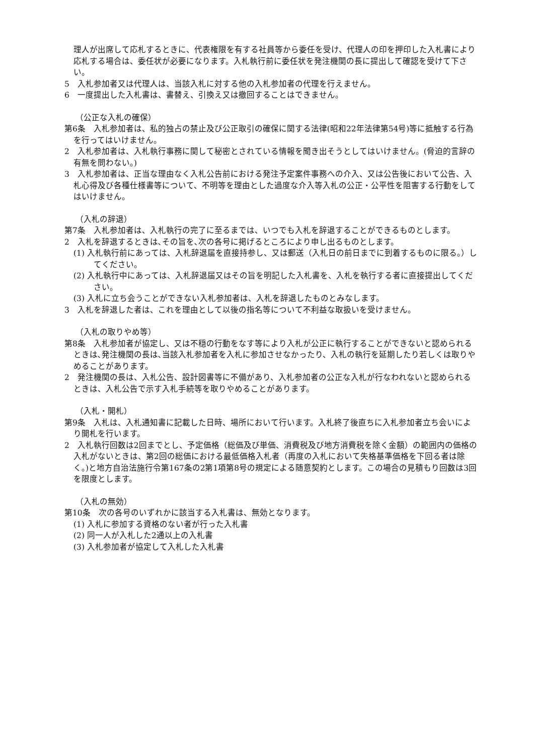理人が出席して応札するときに、代表権限を有する社員等から委任を受け、代理人の印を押印した入札書により応札する場合は、委任状が必要になります。入札執行前に委任状を発注機関の長に提出して確認を受けて下さい。
5　入札参加者又は代理人は、当該入札に対する他の入札参加者の代理を行えません。
6　一度提出した入札書は、書替え、引換え又は撤回することはできません。
（公正な入札の確保）
第6条　入札参加者は、私的独占の禁止及び公正取引の確保に関する法律(昭和22年法律第54号)等に抵触する行為を行ってはいけません。
2　入札参加者は、入札執行事務に関して秘密とされている情報を聞き出そうとしてはいけません。(脅迫的言辞の有無を問わない。)
3　入札参加者は、正当な理由なく入札公告前における発注予定案件事務への介入、又は公告後において公告、入札心得及び各種仕様書等について、不明等を理由とした過度な介入等入札の公正・公平性を阻害する行動をしてはいけません。
（入札の辞退）
第7条　入札参加者は、入札執行の完了に至るまでは、いつでも入札を辞退することができるものとします。
2　入札を辞退するときは､その旨を､次の各号に掲げるところにより申し出るものとします。
(1) 入札執行前にあっては、入札辞退届を直接持参し、又は郵送（入札日の前日までに到着するものに限る。）してください。
(2) 入札執行中にあっては、入札辞退届又はその旨を明記した入札書を、入札を執行する者に直接提出してください。
(3) 入札に立ち会うことができない入札参加者は、入札を辞退したものとみなします。
3　入札を辞退した者は、これを理由として以後の指名等について不利益な取扱いを受けません。
（入札の取りやめ等）
第8条　入札参加者が協定し、又は不穏の行動をなす等により入札が公正に執行することができないと認められるときは､発注機関の長は､当該入札参加者を入札に参加させなかったり、入札の執行を延期したり若しくは取りやめることがあります。
2　発注機関の長は、入札公告、設計図書等に不備があり、入札参加者の公正な入札が行なわれないと認められるときは、入札公告で示す入札手続等を取りやめることがあります。
（入札・開札）
第9条　入札は、入札通知書に記載した日時、場所において行います。入札終了後直ちに入札参加者立ち会いにより開札を行います。
2　入札執行回数は2回までとし、予定価格（総価及び単価、消費税及び地方消費税を除く金額）の範囲内の価格の入札がないときは、第2回の総価における最低価格入札者（再度の入札において失格基準価格を下回る者は除く。)と地方自治法施行令第167条の2第1項第8号の規定による随意契約とします。この場合の見積もり回数は3回を限度とします。
（入札の無効）
第10条　次の各号のいずれかに該当する入札書は、無効となります。
(1) 入札に参加する資格のない者が行った入札書
(2) 同一人が入札した2通以上の入札書
(3) 入札参加者が協定して入札した入札書